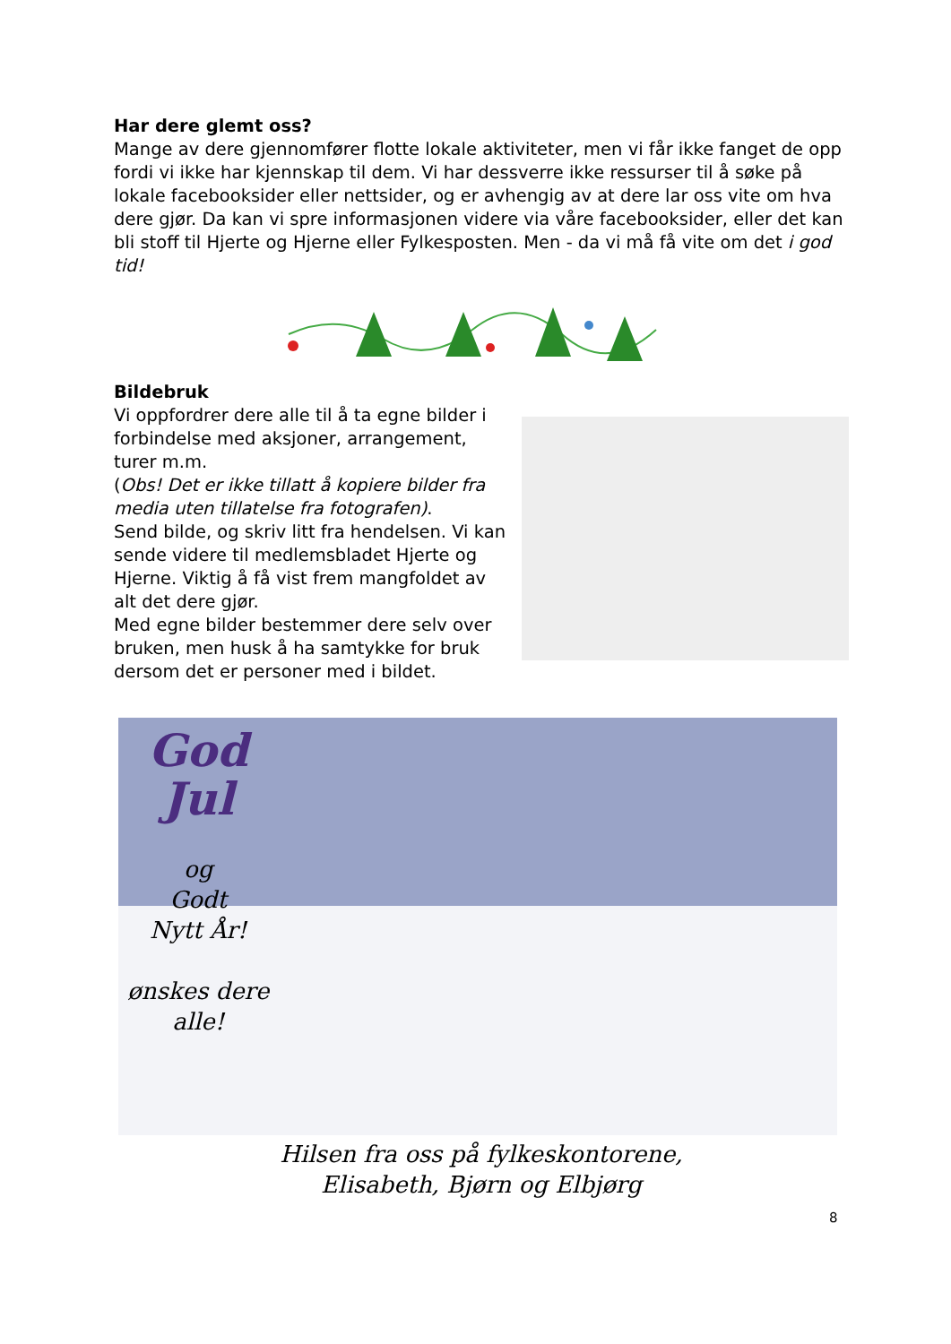Har dere glemt oss?
Mange av dere gjennomfører flotte lokale aktiviteter, men vi får ikke fanget de opp fordi vi ikke har kjennskap til dem. Vi har dessverre ikke ressurser til å søke på lokale facebooksider eller nettsider, og er avhengig av at dere lar oss vite om hva dere gjør. Da kan vi spre informasjonen videre via våre facebooksider, eller det kan bli stoff til Hjerte og Hjerne eller Fylkesposten. Men - da vi må få vite om det i god tid!
Bildebruk
Vi oppfordrer dere alle til å ta egne bilder i forbindelse med aksjoner, arrangement, turer m.m.
(Obs! Det er ikke tillatt å kopiere bilder fra media uten tillatelse fra fotografen).
Send bilde, og skriv litt fra hendelsen. Vi kan sende videre til medlemsbladet Hjerte og Hjerne. Viktig å få vist frem mangfoldet av alt det dere gjør.
Med egne bilder bestemmer dere selv over bruken, men husk å ha samtykke for bruk dersom det er personer med i bildet.
God
Jul
og
Godt
Nytt År!
ønskes dere
alle!
Hilsen fra oss på fylkeskontorene,
Elisabeth, Bjørn og Elbjørg
8